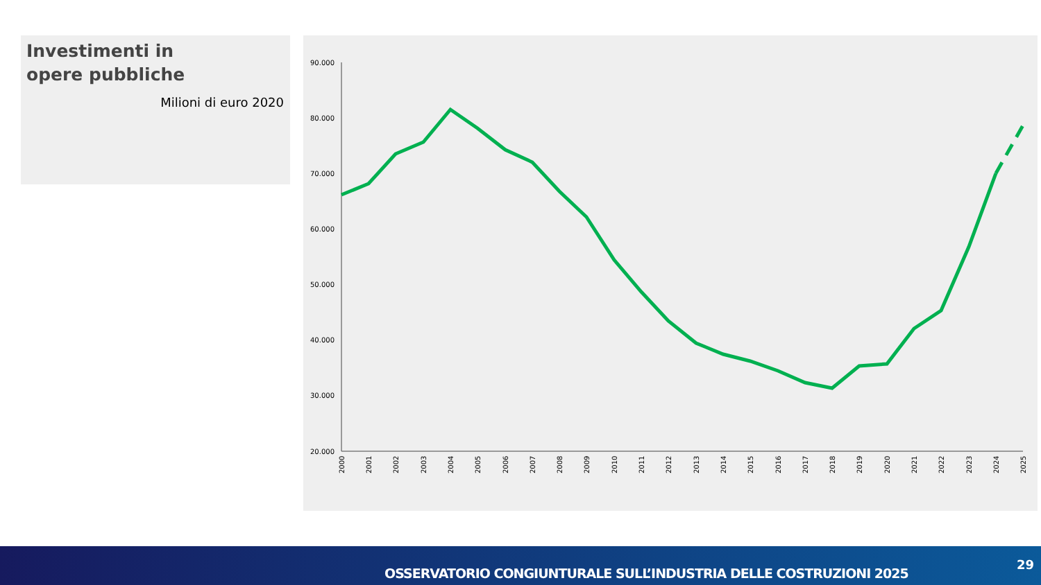Investimenti in
opere pubbliche
Milioni di euro 2020
90.000
80.000
70.000
60.000
50.000
40.000
30.000
20.000
2000
2001
2002
2003
2004
2005
2006
2007
2008
2009
2010
2011
2012
2013
2014
2015
2016
2017
2018
2019
2020
2021
2022
2023
2024
2025
OSSERVATORIO CONGIUNTURALE SULL’INDUSTRIA DELLE COSTRUZIONI 2025
29